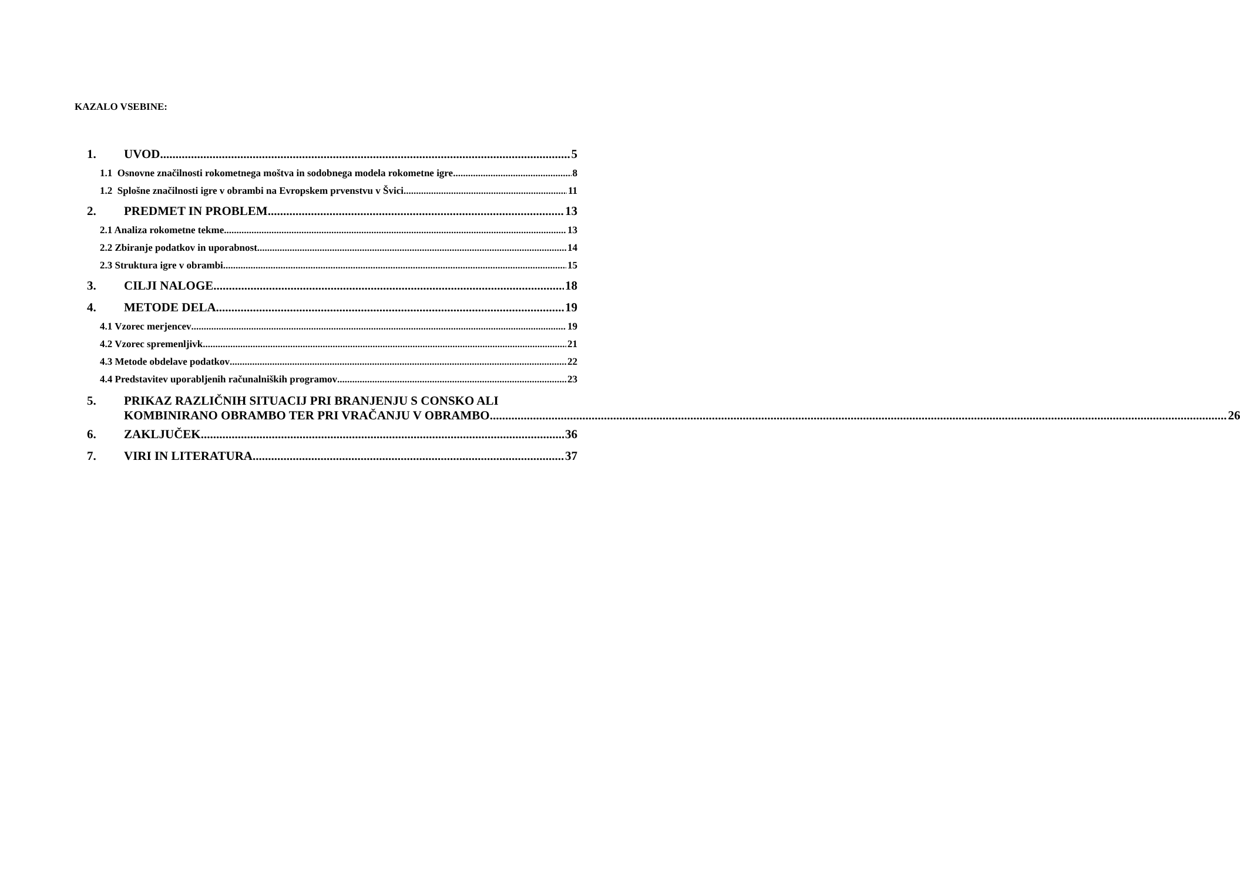KAZALO VSEBINE:
1. UVOD 5
1.1 Osnovne značilnosti rokometnega moštva in sodobnega modela rokometne igre 8
1.2 Splošne značilnosti igre v obrambi na Evropskem prvenstvu v Švici 11
2. PREDMET IN PROBLEM 13
2.1 Analiza rokometne tekme 13
2.2 Zbiranje podatkov in uporabnost 14
2.3 Struktura igre v obrambi 15
3. CILJI NALOGE 18
4. METODE DELA 19
4.1 Vzorec merjencev 19
4.2 Vzorec spremenljivk 21
4.3 Metode obdelave podatkov 22
4.4 Predstavitev uporabljenih računalniških programov 23
5. PRIKAZ RAZLIČNIH SITUACIJ PRI BRANJENJU S CONSKO ALI
KOMBINIRANO OBRAMBO TER PRI VRAČANJU V OBRAMBO 26
6. ZAKLJUČEK 36
7. VIRI IN LITERATURA 37